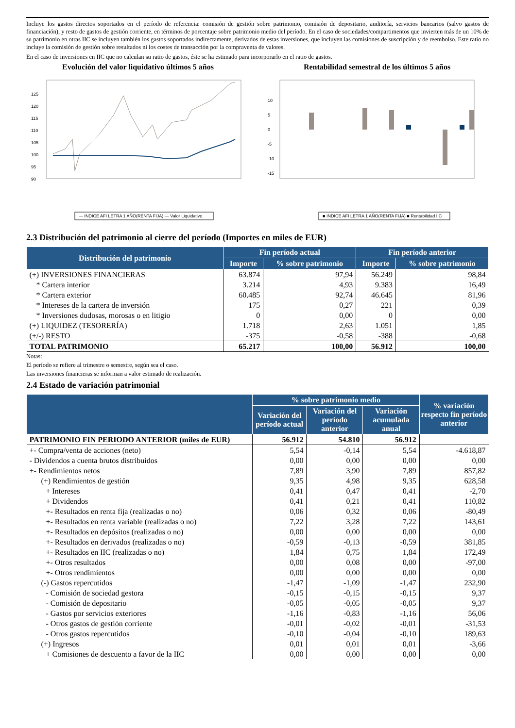Incluye los gastos directos soportados en el período de referencia: comisión de gestión sobre patrimonio, comisión de depositario, auditoría, servicios bancarios (salvo gastos de financiación), y resto de gastos de gestión corriente, en términos de porcentaje sobre patrimonio medio del período. En el caso de sociedades/compartimentos que invierten más de un 10% de su patrimonio en otras IIC se incluyen también los gastos soportados indirectamente, derivados de estas inversiones, que incluyen las comisiones de suscripción y de reembolso. Este ratio no incluye la comisión de gestión sobre resultados ni los costes de transacción por la compraventa de valores.
En el caso de inversiones en IIC que no calculan su ratio de gastos, éste se ha estimado para incorporarlo en el ratio de gastos.
Evolución del valor liquidativo últimos 5 años
125
120
115
110
105
100
95
90
— INDICE AFI LETRA 1 AÑO(RENTA FIJA) — Valor Liquidativo
Rentabilidad semestral de los últimos 5 años
10
5
0
-5
-10
-15
■ INDICE AFI LETRA 1 AÑO(RENTA FIJA) ■ Rentabilidad IIC
2.3 Distribución del patrimonio al cierre del período (Importes en miles de EUR)
| Distribución del patrimonio | Fin período actual | | Fin período anterior | |
| --- | --- | --- | --- | --- |
| | Importe | % sobre patrimonio | Importe | % sobre patrimonio |
| (+) INVERSIONES FINANCIERAS | 63.874 | 97,94 | 56.249 | 98,84 |
| * Cartera interior | 3.214 | 4,93 | 9.383 | 16,49 |
| * Cartera exterior | 60.485 | 92,74 | 46.645 | 81,96 |
| * Intereses de la cartera de inversión | 175 | 0,27 | 221 | 0,39 |
| * Inversiones dudosas, morosas o en litigio | 0 | 0,00 | 0 | 0,00 |
| (+) LIQUIDEZ (TESORERÍA) | 1.718 | 2,63 | 1.051 | 1,85 |
| (+/-) RESTO | -375 | -0,58 | -388 | -0,68 |
| TOTAL PATRIMONIO | 65.217 | 100,00 | 56.912 | 100,00 |
Notas:
El período se refiere al trimestre o semestre, según sea el caso.
Las inversiones financieras se informan a valor estimado de realización.
2.4 Estado de variación patrimonial
| | % sobre patrimonio medio | | | % variación respecto fin período anterior |
| --- | --- | --- | --- | --- |
| | Variación del período actual | Variación del período anterior | Variación acumulada anual | |
| PATRIMONIO FIN PERIODO ANTERIOR (miles de EUR) | 56.912 | 54.810 | 56.912 | |
| +- Compra/venta de acciones (neto) | 5,54 | -0,14 | 5,54 | -4.618,87 |
| - Dividendos a cuenta brutos distribuidos | 0,00 | 0,00 | 0,00 | 0,00 |
| +- Rendimientos netos | 7,89 | 3,90 | 7,89 | 857,82 |
| (+) Rendimientos de gestión | 9,35 | 4,98 | 9,35 | 628,58 |
| + Intereses | 0,41 | 0,47 | 0,41 | -2,70 |
| + Dividendos | 0,41 | 0,21 | 0,41 | 110,82 |
| +- Resultados en renta fija (realizadas o no) | 0,06 | 0,32 | 0,06 | -80,49 |
| +- Resultados en renta variable (realizadas o no) | 7,22 | 3,28 | 7,22 | 143,61 |
| +- Resultados en depósitos (realizadas o no) | 0,00 | 0,00 | 0,00 | 0,00 |
| +- Resultados en derivados (realizadas o no) | -0,59 | -0,13 | -0,59 | 381,85 |
| +- Resultados en IIC (realizadas o no) | 1,84 | 0,75 | 1,84 | 172,49 |
| +- Otros resultados | 0,00 | 0,08 | 0,00 | -97,00 |
| +- Otros rendimientos | 0,00 | 0,00 | 0,00 | 0,00 |
| (-) Gastos repercutidos | -1,47 | -1,09 | -1,47 | 232,90 |
| - Comisión de sociedad gestora | -0,15 | -0,15 | -0,15 | 9,37 |
| - Comisión de depositario | -0,05 | -0,05 | -0,05 | 9,37 |
| - Gastos por servicios exteriores | -1,16 | -0,83 | -1,16 | 56,06 |
| - Otros gastos de gestión corriente | -0,01 | -0,02 | -0,01 | -31,53 |
| - Otros gastos repercutidos | -0,10 | -0,04 | -0,10 | 189,63 |
| (+) Ingresos | 0,01 | 0,01 | 0,01 | -3,66 |
| + Comisiones de descuento a favor de la IIC | 0,00 | 0,00 | 0,00 | 0,00 |